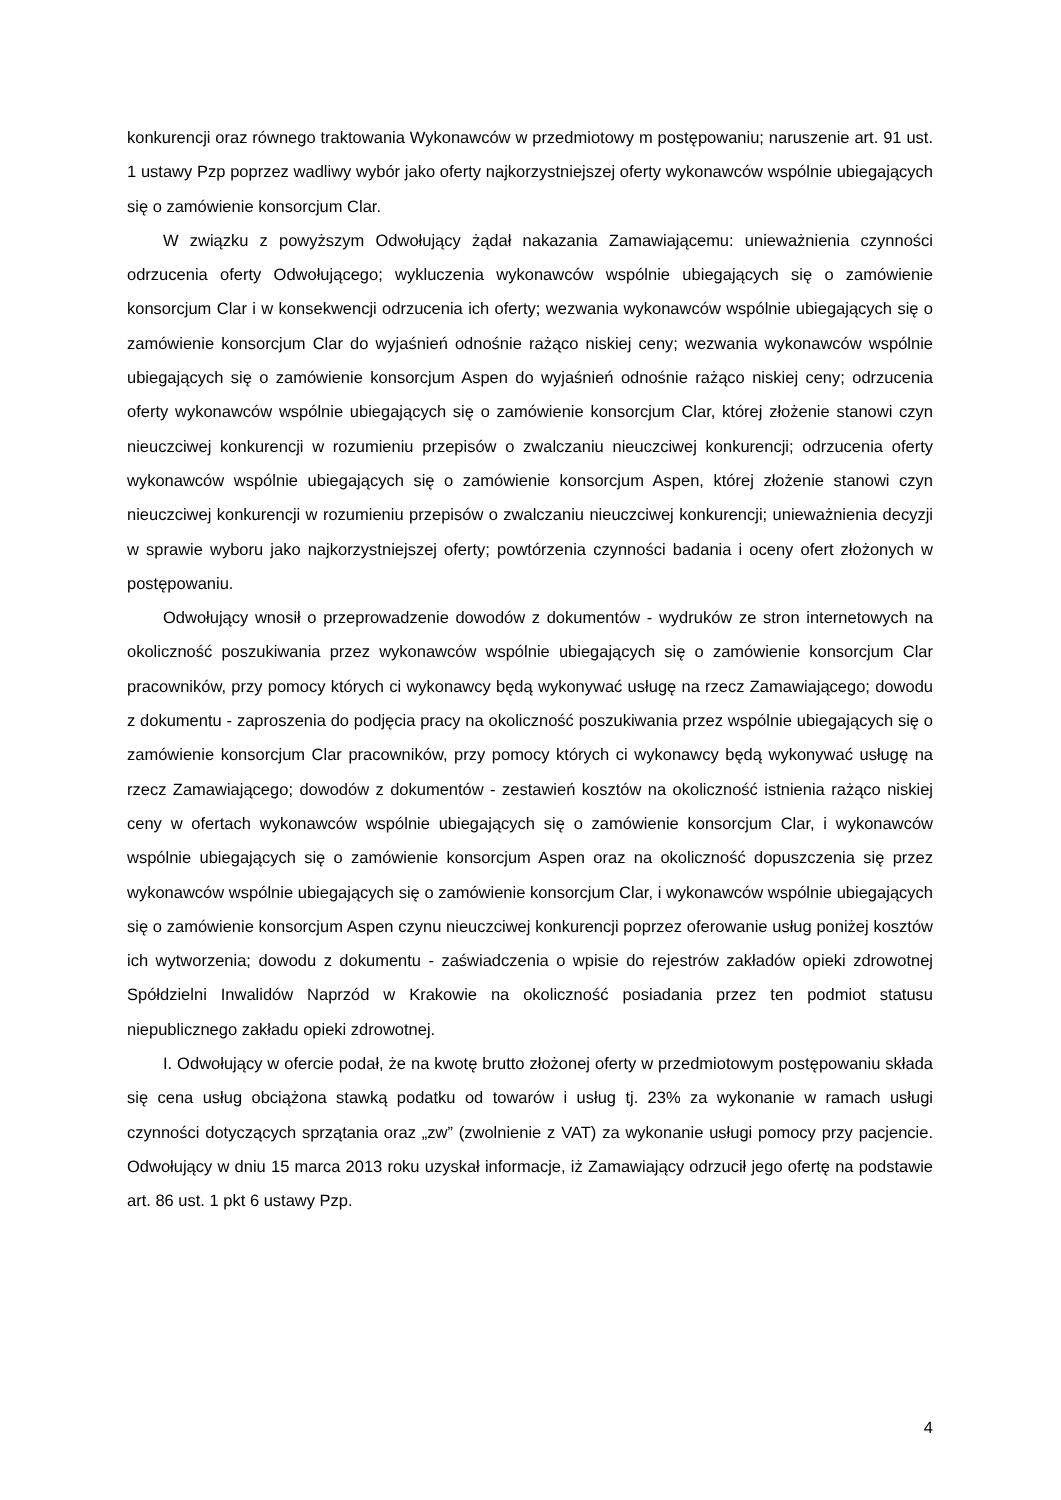konkurencji oraz równego traktowania Wykonawców w przedmiotowy m postępowaniu; naruszenie art. 91 ust. 1 ustawy Pzp poprzez wadliwy wybór jako oferty najkorzystniejszej oferty wykonawców wspólnie ubiegających się o zamówienie konsorcjum Clar.
W związku z powyższym Odwołujący żądał nakazania Zamawiającemu: unieważnienia czynności odrzucenia oferty Odwołującego; wykluczenia wykonawców wspólnie ubiegających się o zamówienie konsorcjum Clar i w konsekwencji odrzucenia ich oferty; wezwania wykonawców wspólnie ubiegających się o zamówienie konsorcjum Clar do wyjaśnień odnośnie rażąco niskiej ceny; wezwania wykonawców wspólnie ubiegających się o zamówienie konsorcjum Aspen do wyjaśnień odnośnie rażąco niskiej ceny; odrzucenia oferty wykonawców wspólnie ubiegających się o zamówienie konsorcjum Clar, której złożenie stanowi czyn nieuczciwej konkurencji w rozumieniu przepisów o zwalczaniu nieuczciwej konkurencji; odrzucenia oferty wykonawców wspólnie ubiegających się o zamówienie konsorcjum Aspen, której złożenie stanowi czyn nieuczciwej konkurencji w rozumieniu przepisów o zwalczaniu nieuczciwej konkurencji; unieważnienia decyzji w sprawie wyboru jako najkorzystniejszej oferty; powtórzenia czynności badania i oceny ofert złożonych w postępowaniu.
Odwołujący wnosił o przeprowadzenie dowodów z dokumentów - wydruków ze stron internetowych na okoliczność poszukiwania przez wykonawców wspólnie ubiegających się o zamówienie konsorcjum Clar pracowników, przy pomocy których ci wykonawcy będą wykonywać usługę na rzecz Zamawiającego; dowodu z dokumentu - zaproszenia do podjęcia pracy na okoliczność poszukiwania przez wspólnie ubiegających się o zamówienie konsorcjum Clar pracowników, przy pomocy których ci wykonawcy będą wykonywać usługę na rzecz Zamawiającego; dowodów z dokumentów - zestawień kosztów na okoliczność istnienia rażąco niskiej ceny w ofertach wykonawców wspólnie ubiegających się o zamówienie konsorcjum Clar, i wykonawców wspólnie ubiegających się o zamówienie konsorcjum Aspen oraz na okoliczność dopuszczenia się przez wykonawców wspólnie ubiegających się o zamówienie konsorcjum Clar, i wykonawców wspólnie ubiegających się o zamówienie konsorcjum Aspen czynu nieuczciwej konkurencji poprzez oferowanie usług poniżej kosztów ich wytworzenia; dowodu z dokumentu - zaświadczenia o wpisie do rejestrów zakładów opieki zdrowotnej Spółdzielni Inwalidów Naprzód w Krakowie na okoliczność posiadania przez ten podmiot statusu niepublicznego zakładu opieki zdrowotnej.
I. Odwołujący w ofercie podał, że na kwotę brutto złożonej oferty w przedmiotowym postępowaniu składa się cena usług obciążona stawką podatku od towarów i usług tj. 23% za wykonanie w ramach usługi czynności dotyczących sprzątania oraz „zw” (zwolnienie z VAT) za wykonanie usługi pomocy przy pacjencie. Odwołujący w dniu 15 marca 2013 roku uzyskał informacje, iż Zamawiający odrzucił jego ofertę na podstawie art. 86 ust. 1 pkt 6 ustawy Pzp.
4